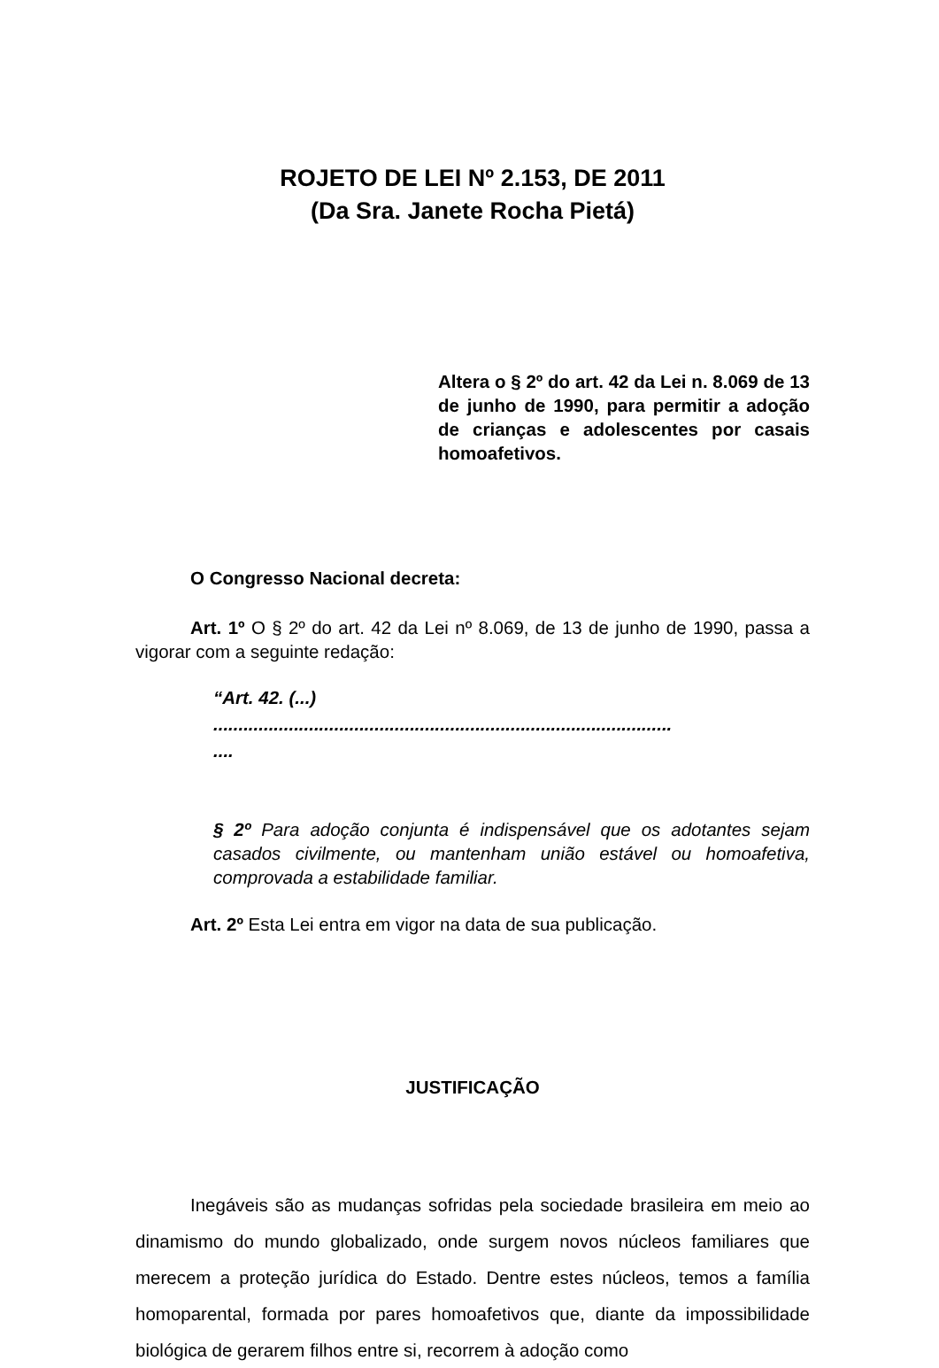ROJETO DE LEI Nº 2.153, DE 2011
(Da Sra. Janete Rocha Pietá)
Altera o § 2º do art. 42 da Lei n. 8.069 de 13 de junho de 1990, para permitir a adoção de crianças e adolescentes por casais homoafetivos.
O Congresso Nacional decreta:
Art. 1º O § 2º do art. 42 da Lei nº 8.069, de 13 de junho de 1990, passa a vigorar com a seguinte redação:
“Art. 42. (...)
...........................................................................................
....
§ 2º Para adoção conjunta é indispensável que os adotantes sejam casados civilmente, ou mantenham união estável ou homoafetiva, comprovada a estabilidade familiar.
Art. 2º Esta Lei entra em vigor na data de sua publicação.
JUSTIFICAÇÃO
Inegáveis são as mudanças sofridas pela sociedade brasileira em meio ao dinamismo do mundo globalizado, onde surgem novos núcleos familiares que merecem a proteção jurídica do Estado. Dentre estes núcleos, temos a família homoparental, formada por pares homoafetivos que, diante da impossibilidade biológica de gerarem filhos entre si, recorrem à adoção como